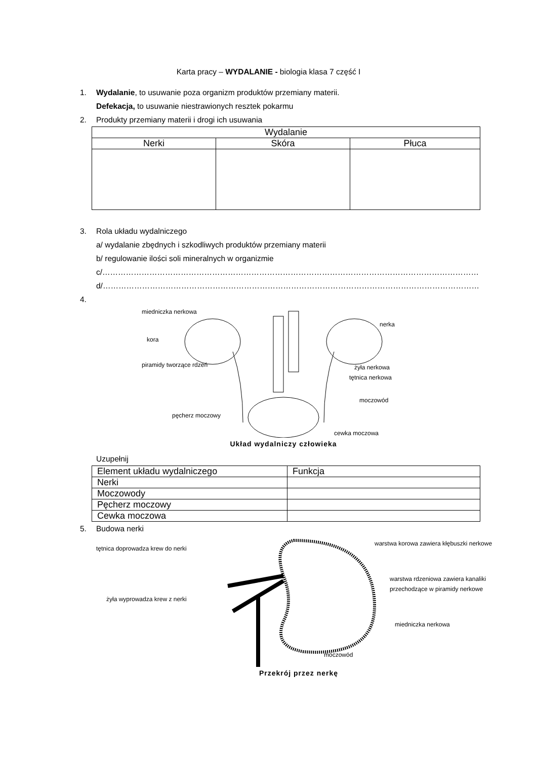Karta pracy – WYDALANIE - biologia klasa 7 część I
1. Wydalanie, to usuwanie poza organizm produktów przemiany materii.
Defekacja, to usuwanie niestrawionych resztek pokarmu
2. Produkty przemiany materii i drogi ich usuwania
| Wydalanie | | |
| --- | --- | --- |
| Nerki | Skóra | Płuca |
3. Rola układu wydalniczego
a/ wydalanie zbędnych i szkodliwych produktów przemiany materii
b/ regulowanie ilości soli mineralnych w organizmie
c/………………………………………………………………………………………………………………………………
d/………………………………………………………………………………………………………………………………
4.
miedniczka nerkowa
kora
piramidy tworzące rdzeń
nerka
żyła nerkowa
tętnica nerkowa
moczowód
pęcherz moczowy
cewka moczowa
Układ wydalniczy człowieka
Uzupełnij
| Element układu wydalniczego | Funkcja |
| --- | --- |
| Nerki | |
| Moczowody | |
| Pęcherz moczowy | |
| Cewka moczowa | |
5. Budowa nerki
tętnica doprowadza krew do nerki
żyła wyprowadza krew z nerki
warstwa korowa zawiera kłębuszki nerkowe
warstwa rdzeniowa zawiera kanaliki
przechodzące w piramidy nerkowe
miedniczka nerkowa
moczowód
Przekrój przez nerkę